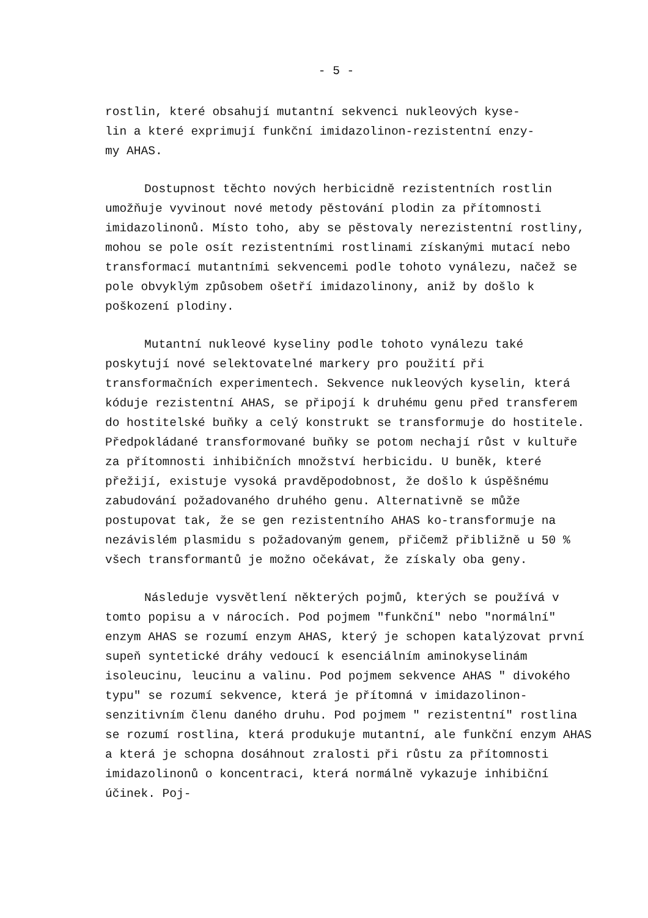- 5 -
rostlin, které obsahují mutantní sekvenci nukleových kyse-
lin a které exprimují funkční imidazolinon-rezistentní enzy-
my AHAS.
Dostupnost těchto nových herbicidně rezistentních rostlin umožňuje vyvinout nové metody pěstování plodin za přítomnosti imidazolinonů. Místo toho, aby se pěstovaly nerezistentní rostliny, mohou se pole osít rezistentními rostlinami získanými mutací nebo transformací mutantními sekvencemi podle tohoto vynálezu, načež se pole obvyklým způsobem ošetří imidazolinony, aniž by došlo k poškození plodiny.
Mutantní nukleové kyseliny podle tohoto vynálezu také poskytují nové selektovatelné markery pro použití při transformačních experimentech. Sekvence nukleových kyselin, která kóduje rezistentní AHAS, se připojí k druhému genu před transferem do hostitelské buňky a celý konstrukt se transformuje do hostitele. Předpokládané transformované buňky se potom nechají růst v kultuře za přítomnosti inhibičních množství herbicidu. U buněk, které přežijí, existuje vysoká pravděpodobnost, že došlo k úspěšnému zabudování požadovaného druhého genu. Alternativně se může postupovat tak, že se gen rezistentního AHAS ko-transformuje na nezávislém plasmidu s požadovaným genem, přičemž přibližně u 50 % všech transformantů je možno očekávat, že získaly oba geny.
Následuje vysvětlení některých pojmů, kterých se používá v tomto popisu a v nárocích. Pod pojmem "funkční" nebo "normální" enzym AHAS se rozumí enzym AHAS, který je schopen katalýzovat první supeň syntetické dráhy vedoucí k esenciálním aminokyselinám isoleucinu, leucinu a valinu. Pod pojmem sekvence AHAS " divokého typu" se rozumí sekvence, která je přítomná v imidazolinon-senzitivním členu daného druhu. Pod pojmem " rezistentní" rostlina se rozumí rostlina, která produkuje mutantní, ale funkční enzym AHAS a která je schopna dosáhnout zralosti při růstu za přítomnosti imidazolinonů o koncentraci, která normálně vykazuje inhibiční účinek. Poj-